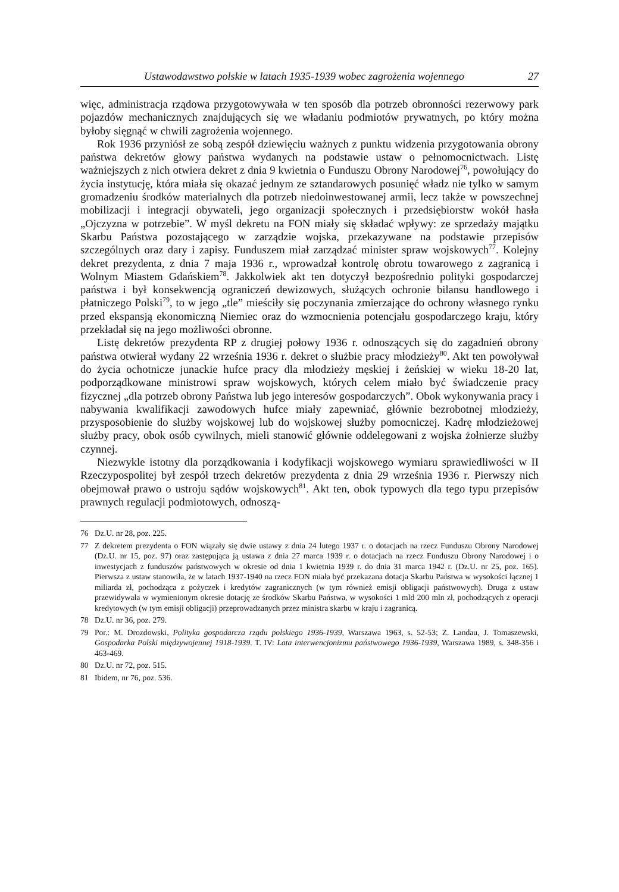Ustawodawstwo polskie w latach 1935-1939 wobec zagrożenia wojennego 27
więc, administracja rządowa przygotowywała w ten sposób dla potrzeb obronności rezerwowy park pojazdów mechanicznych znajdujących się we władaniu podmiotów prywatnych, po który można byłoby sięgnąć w chwili zagrożenia wojennego.
Rok 1936 przyniósł ze sobą zespół dziewięciu ważnych z punktu widzenia przygotowania obrony państwa dekretów głowy państwa wydanych na podstawie ustaw o pełnomocnictwach. Listę ważniejszych z nich otwiera dekret z dnia 9 kwietnia o Funduszu Obrony Narodowej<sup>76</sup>, powołujący do życia instytucję, która miała się okazać jednym ze sztandarowych posunięć władz nie tylko w samym gromadzeniu środków materialnych dla potrzeb niedoinwestowanej armii, lecz także w powszechnej mobilizacji i integracji obywateli, jego organizacji społecznych i przedsiębiorstw wokół hasła „Ojczyzna w potrzebie”. W myśl dekretu na FON miały się składać wpływy: ze sprzedaży majątku Skarbu Państwa pozostającego w zarządzie wojska, przekazywane na podstawie przepisów szczególnych oraz dary i zapisy. Funduszem miał zarządzać minister spraw wojskowych<sup>77</sup>. Kolejny dekret prezydenta, z dnia 7 maja 1936 r., wprowadzał kontrolę obrotu towarowego z zagranicą i Wolnym Miastem Gdańskiem<sup>78</sup>. Jakkolwiek akt ten dotyczył bezpośrednio polityki gospodarczej państwa i był konsekwencją ograniczeń dewizowych, służących ochronie bilansu handlowego i płatniczego Polski<sup>79</sup>, to w jego „tle” mieściły się poczynania zmierzające do ochrony własnego rynku przed ekspansją ekonomiczną Niemiec oraz do wzmocnienia potencjału gospodarczego kraju, który przekładał się na jego możliwości obronne.
Listę dekretów prezydenta RP z drugiej połowy 1936 r. odnoszących się do zagadnień obrony państwa otwierał wydany 22 września 1936 r. dekret o służbie pracy młodzieży<sup>80</sup>. Akt ten powoływał do życia ochotnicze junackie hufce pracy dla młodzieży męskiej i żeńskiej w wieku 18-20 lat, podporządkowane ministrowi spraw wojskowych, których celem miało być świadczenie pracy fizycznej „dla potrzeb obrony Państwa lub jego interesów gospodarczych”. Obok wykonywania pracy i nabywania kwalifikacji zawodowych hufce miały zapewniać, głównie bezrobotnej młodzieży, przysposobienie do służby wojskowej lub do wojskowej służby pomocniczej. Kadrę młodzieżowej służby pracy, obok osób cywilnych, mieli stanowić głównie oddelegowani z wojska żołnierze służby czynnej.
Niezwykle istotny dla porządkowania i kodyfikacji wojskowego wymiaru sprawiedliwości w II Rzeczypospolitej był zespół trzech dekretów prezydenta z dnia 29 września 1936 r. Pierwszy nich obejmował prawo o ustroju sądów wojskowych<sup>81</sup>. Akt ten, obok typowych dla tego typu przepisów prawnych regulacji podmiotowych, odnoszą-
76 Dz.U. nr 28, poz. 225.
77 Z dekretem prezydenta o FON wiązały się dwie ustawy z dnia 24 lutego 1937 r. o dotacjach na rzecz Funduszu Obrony Narodowej (Dz.U. nr 15, poz. 97) oraz zastępująca ją ustawa z dnia 27 marca 1939 r. o dotacjach na rzecz Funduszu Obrony Narodowej i o inwestycjach z funduszów państwowych w okresie od dnia 1 kwietnia 1939 r. do dnia 31 marca 1942 r. (Dz.U. nr 25, poz. 165). Pierwsza z ustaw stanowiła, że w latach 1937-1940 na rzecz FON miała być przekazana dotacja Skarbu Państwa w wysokości łącznej 1 miliarda zł, pochodząca z pożyczek i kredytów zagranicznych (w tym również emisji obligacji państwowych). Druga z ustaw przewidywała w wymienionym okresie dotację ze środków Skarbu Państwa, w wysokości 1 mld 200 mln zł, pochodzących z operacji kredytowych (w tym emisji obligacji) przeprowadzanych przez ministra skarbu w kraju i zagranicą.
78 Dz.U. nr 36, poz. 279.
79 Por.: M. Drozdowski, Polityka gospodarcza rządu polskiego 1936-1939, Warszawa 1963, s. 52-53; Z. Landau, J. Tomaszewski, Gospodarka Polski międzywojennej 1918-1939. T. IV: Lata interwencjonizmu państwowego 1936-1939, Warszawa 1989, s. 348-356 i 463-469.
80 Dz.U. nr 72, poz. 515.
81 Ibidem, nr 76, poz. 536.